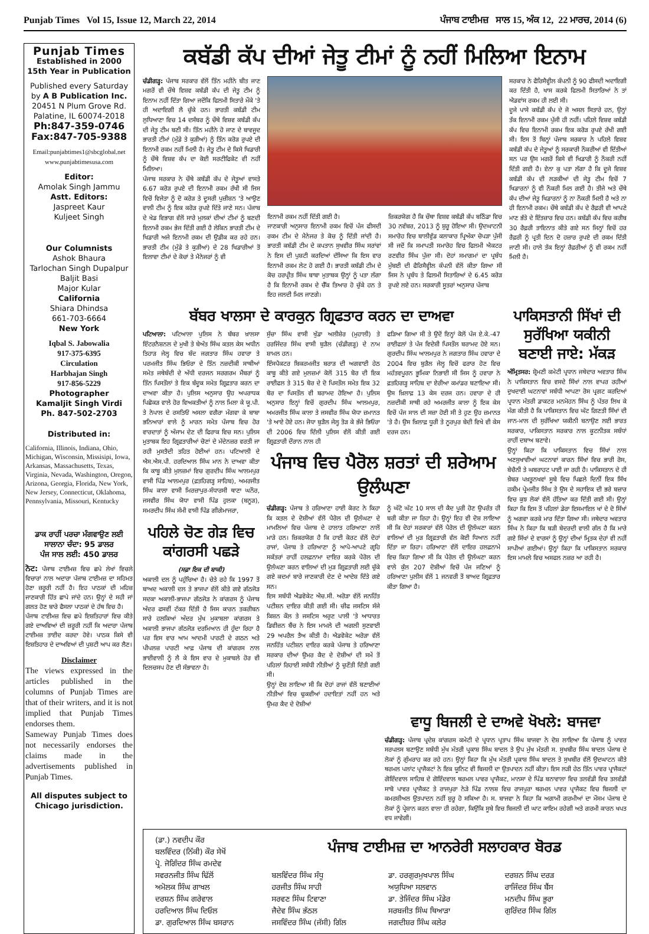Punjab Times Vol 15, Issue 12, March 22, 2014 ਪੰਜਾਬ ਟਾਈਮਜ਼ ਸਾਲ 15, ਅੰਕ 12, 22 ਮਾਰਚ, 2014 (6)
Punjab Times
Established in 2000
15th Year in Publication
Published every Saturday
by A B Publication Inc.
20451 N Plum Grove Rd.
Palatine, IL 60074-2018
Ph:847-359-0746
Fax:847-705-9388
Email:punjabtimes1@sbcglobal.net
www.punjabtimesusa.com
Editor:
Amolak Singh Jammu
Astt. Editors:
Jaspreet Kaur
Kuljeet Singh
Our Columnists
Ashok Bhaura
Tarlochan Singh Dupalpur
Baljit Basi
Major Kular
California
Shiara Dhindsa
661-703-6664
New York
Iqbal S. Jabowalia
917-375-6395
Circulation
Harbhajan Singh
917-856-5229
Photographer
Kamaljit Singh Virdi
Ph. 847-502-2703
Distributed in:
California, Illinois, Indiana, Ohio, Michigan, Wisconsin, Missisipi, Iowa, Arkansas, Massachusetts, Texas, Virginia, Nevada, Washington, Oregon, Arizona, Georgia, Florida, New York, New Jersey, Connecticut, Oklahoma, Pennsylvania, Missouri, Kentucky
ਡਾਕ ਰਾਹੀਂ ਪਰਚਾ ਮੰਗਵਾਉਣ ਲਈ
ਸਾਲਾਨਾ ਚੰਦਾ: 95 ਡਾਲਰ
ਪੰਜ ਸਾਲ ਲਈ: 450 ਡਾਲਰ
ਨੋਟ: ਪੰਜਾਬ ਟਾਈਮਜ਼ ਵਿਚ ਛਪੇ ਲੇਖਾਂ ਵਿਚਲੇ ਵਿਚਾਰਾਂ ਨਾਲ ਅਦਾਰਾ ਪੰਜਾਬ ਟਾਈਮਜ਼ ਦਾ ਸਹਿਮਤ ਹੋਣਾ ਜ਼ਰੂਰੀ ਨਹੀਂ ਹੈ। ਇਹ ਪਾਠਕਾਂ ਦੀ ਮਹਿਜ਼ ਜਾਣਕਾਰੀ ਹਿੱਤ ਛਾਪੇ ਜਾਂਦੇ ਹਨ। ਉਨ੍ਹਾਂ ਦੇ ਸਹੀ ਜਾਂ ਗਲਤ ਹੋਣ ਬਾਰੇ ਫੈਸਲਾ ਪਾਠਕਾਂ ਦੇ ਹੱਥ ਵਿਚ ਹੈ।
ਪੰਜਾਬ ਟਾਈਮਜ਼ ਵਿਚ ਛਪੇ ਇਸ਼ਤਿਹਾਰਾਂ ਵਿਚ ਕੀਤੇ ਗਏ ਦਾਅਵਿਆਂ ਦੀ ਜ਼ਰੂਰੀ ਨਹੀਂ ਕਿ ਅਦਾਰਾ ਪੰਜਾਬ ਟਾਈਮਜ਼ ਤਾਈਦ ਕਰਦਾ ਹੋਵੇ। ਪਾਠਕ ਕਿਸੇ ਵੀ ਇਸ਼ਤਿਹਾਰ ਦੇ ਦਾਅਵਿਆਂ ਦੀ ਪੁਸ਼ਟੀ ਆਪ ਕਰ ਲੈਣ।
Disclaimer
The views expressed in the articles published in the columns of Punjab Times are that of their writers, and it is not implied that Punjab Times endorses them.
Sameway Punjab Times does not necessarily endorses the claims made in the advertisements published in Punjab Times.
All disputes subject to
Chicago jurisdiction.
ਕਬੱਡੀ ਕੱਪ ਦੀਆਂ ਜੇਤੂ ਟੀਮਾਂ ਨੂੰ ਨਹੀਂ ਮਿਲਿਆ ਇਨਾਮ
ਚੰਡੀਗੜ੍ਹ: ਪੰਜਾਬ ਸਰਕਾਰ ਵੱਲੋਂ ਤਿੰਨ ਮਹੀਨੇ ਬੀਤ ਜਾਣ ਮਗਰੋਂ ਵੀ ਚੌਥੇ ਵਿਸ਼ਵ ਕਬੱਡੀ ਕੱਪ ਦੀ ਜੇਤੂ ਟੀਮ ਨੂੰ ਇਨਾਮ ਨਹੀਂ ਦਿੱਤਾ ਗਿਆ ਜਦੋਂਕਿ ਫਿਲਮੀ ਸਿਤਾਰੇ ਮੌਕੇ 'ਤੇ ਹੀ ਅਦਾਇਗੀ ਲੈ ਚੁੱਕੇ ਹਨ। ਭਾਰਤੀ ਕਬੱਡੀ ਟੀਮ ਲੁਧਿਆਣਾ ਵਿਚ 14 ਦਸੰਬਰ ਨੂੰ ਚੌਥੇ ਵਿਸ਼ਵ ਕਬੱਡੀ ਕੱਪ ਦੀ ਜੇਤੂ ਟੀਮ ਬਣੀ ਸੀ। ਤਿੰਨ ਮਹੀਨੇ ਹੋ ਜਾਣ ਦੇ ਬਾਵਜੂਦ ਭਾਰਤੀ ਟੀਮਾਂ (ਮੁੰਡੇ ਤੇ ਕੁੜੀਆਂ) ਨੂੰ ਤਿੰਨ ਕਰੋੜ ਰੁਪਏ ਦੀ ਇਨਾਮੀ ਰਕਮ ਨਹੀਂ ਮਿਲੀ ਹੈ। ਜੇਤੂ ਟੀਮ ਦੇ ਕਿਸੇ ਖਿਡਾਰੀ ਨੂੰ ਚੌਥੇ ਵਿਸ਼ਵ ਕੱਪ ਦਾ ਕੋਈ ਸਰਟੀਫਿਕੇਟ ਵੀ ਨਹੀਂ ਮਿਲਿਆ।
ਪੰਜਾਬ ਸਰਕਾਰ ਨੇ ਚੌਥੇ ਕਬੱਡੀ ਕੱਪ ਦੇ ਜੇਤੂਆਂ ਵਾਸਤੇ 6.67 ਕਰੋੜ ਰੁਪਏ ਦੀ ਇਨਾਮੀ ਰਕਮ ਰੱਖੀ ਸੀ ਜਿਸ ਵਿਚੋਂ ਵਿਜੇਤਾ ਨੂੰ ਦੋ ਕਰੋੜ ਤੇ ਦੂਸਰੀ ਪੁਜ਼ੀਸ਼ਨ 'ਤੇ ਆਉਣ ਵਾਲੀ ਟੀਮ ਨੂੰ ਇਕ ਕਰੋੜ ਰੁਪਏ ਦਿੱਤੇ ਜਾਣੇ ਸਨ। ਪੰਜਾਬ ਦੇ ਖੇਡ ਵਿਭਾਗ ਵੱਲੋਂ ਸਾਰੇ ਮੁਲਕਾਂ ਦੀਆਂ ਟੀਮਾਂ ਨੂੰ ਬਣਦੀ ਇਨਾਮੀ ਰਕਮ ਭੇਜ ਦਿੱਤੀ ਗਈ ਹੈ ਲੇਕਿਨ ਭਾਰਤੀ ਟੀਮ ਦੇ ਖਿਡਾਰੀ ਅਜੇ ਇਨਾਮੀ ਰਕਮ ਦੀ ਉਡੀਕ ਕਰ ਰਹੇ ਹਨ। ਭਾਰਤੀ ਟੀਮ (ਮੁੰਡੇ ਤੇ ਕੁੜੀਆਂ) ਦੇ 28 ਖਿਡਾਰੀਆਂ ਤੋਂ ਇਲਾਵਾ ਟੀਮਾਂ ਦੇ ਕੋਚਾਂ ਤੇ ਮੈਨੇਜਰਾਂ ਨੂੰ ਵੀ
ਇਨਾਮੀ ਰਕਮ ਨਹੀਂ ਦਿੱਤੀ ਗਈ ਹੈ।
ਜਾਣਕਾਰੀ ਅਨੁਸਾਰ ਇਨਾਮੀ ਰਕਮ ਵਿਚੋਂ ਪੰਜ ਫੀਸਦੀ ਰਕਮ ਟੀਮ ਦੇ ਮੈਨੇਜਰ ਤੇ ਕੋਚ ਨੂੰ ਦਿੱਤੀ ਜਾਂਦੀ ਹੈ। ਭਾਰਤੀ ਕਬੱਡੀ ਟੀਮ ਦੇ ਕਪਤਾਨ ਸੁਖਵੀਰ ਸਿੰਘ ਸਰਾਂਵਾਂ ਨੇ ਇਸ ਦੀ ਪੁਸ਼ਟੀ ਕਰਦਿਆਂ ਦੱਸਿਆ ਕਿ ਇਸ ਵਾਰ ਇਨਾਮੀ ਰਕਮ ਲੇਟ ਹੋ ਗਈ ਹੈ। ਭਾਰਤੀ ਕਬੱਡੀ ਟੀਮ ਦੇ ਕੋਚ ਹਰਪ੍ਰੀਤ ਸਿੰਘ ਬਾਬਾ ਮੁਤਾਬਕ ਉਨ੍ਹਾਂ ਨੂੰ ਪਤਾ ਲੱਗਾ ਹੈ ਕਿ ਇਨਾਮੀ ਰਕਮ ਦੇ ਚੈੱਕ ਤਿਆਰ ਹੋ ਚੁੱਕੇ ਹਨ ਤੇ ਇਹ ਜਲਦੀ ਮਿਲ ਜਾਣਗੇ।
ਜ਼ਿਕਰਯੋਗ ਹੈ ਕਿ ਚੌਥਾ ਵਿਸ਼ਵ ਕਬੱਡੀ ਕੱਪ ਬਠਿੰਡਾ ਵਿਚ 30 ਨਵੰਬਰ, 2013 ਨੂੰ ਸ਼ੁਰੂ ਹੋਇਆ ਸੀ। ਉਦਘਾਟਨੀ ਸਮਾਰੋਹ ਵਿਚ ਬਾਲੀਵੁੱਡ ਕਲਾਕਾਰ ਪ੍ਰਿਅੰਕਾ ਚੋਪੜਾ ਪੁੱਜੀ ਸੀ ਜਦੋਂ ਕਿ ਸਮਾਪਤੀ ਸਮਾਰੋਹ ਵਿਚ ਫਿਲਮੀ ਐਕਟਰ ਰਣਵੀਰ ਸਿੰਘ ਪੁੱਜਾ ਸੀ। ਦੋਹਾਂ ਸਮਾਗਮਾਂ ਦਾ ਪ੍ਰਬੰਧ ਮੁੰਬਈ ਦੀ ਫੈਰਿਸੈਵ੍ਹੀਲ ਕੰਪਨੀ ਵੱਲੋਂ ਕੀਤਾ ਗਿਆ ਸੀ ਜਿਸ ਨੇ ਪ੍ਰਬੰਧ ਤੇ ਫਿਲਮੀ ਸਿਤਾਰਿਆਂ ਦੇ 6.45 ਕਰੋੜ ਰੁਪਏ ਲਏ ਹਨ। ਸਰਕਾਰੀ ਸੂਤਰਾਂ ਅਨੁਸਾਰ ਪੰਜਾਬ
ਸਰਕਾਰ ਨੇ ਫੈਰਿਸੈਵ੍ਹੀਲ ਕੰਪਨੀ ਨੂੰ 90 ਫੀਸਦੀ ਅਦਾਇਗੀ ਕਰ ਦਿੱਤੀ ਹੈ, ਖਾਸ ਕਰਕੇ ਫਿਲਮੀ ਸਿਤਾਰਿਆਂ ਨੇ ਤਾਂ ਐਡਵਾਂਸ ਰਕਮ ਹੀ ਲਈ ਸੀ।
ਦੂਜੇ ਪਾਸੇ ਕਬੱਡੀ ਕੱਪ ਦੇ ਜੋ ਅਸਲ ਸਿਤਾਰੇ ਹਨ, ਉਨ੍ਹਾਂ ਤੱਕ ਇਨਾਮੀ ਰਕਮ ਪੁੱਜੀ ਹੀ ਨਹੀਂ। ਪਹਿਲੇ ਵਿਸ਼ਵ ਕਬੱਡੀ ਕੱਪ ਵਿਚ ਇਨਾਮੀ ਰਕਮ ਇਕ ਕਰੋੜ ਰੁਪਏ ਰੱਖੀ ਗਈ ਸੀ। ਇਸ ਤੋਂ ਬਿਨ੍ਹਾਂ ਪੰਜਾਬ ਸਰਕਾਰ ਨੇ ਪਹਿਲੇ ਵਿਸ਼ਵ ਕਬੱਡੀ ਕੱਪ ਦੇ ਜੇਤੂਆਂ ਨੂੰ ਸਰਕਾਰੀ ਨੌਕਰੀਆਂ ਵੀ ਦਿੱਤੀਆਂ ਸਨ ਪਰ ਉਸ ਮਗਰੋਂ ਕਿਸੇ ਵੀ ਖਿਡਾਰੀ ਨੂੰ ਨੌਕਰੀ ਨਹੀਂ ਦਿੱਤੀ ਗਈ ਹੈ। ਏਨਾ ਕੁ ਪਤਾ ਲੱਗਾ ਹੈ ਕਿ ਦੂਜੇ ਵਿਸ਼ਵ ਕਬੱਡੀ ਕੱਪ ਦੀ ਲੜਕੀਆਂ ਦੀ ਜੇਤੂ ਟੀਮ ਵਿਚੋਂ 7 ਖਿਡਾਰਨਾਂ ਨੂੰ ਵੀ ਨੌਕਰੀ ਮਿਲ ਗਈ ਹੈ। ਤੀਜੇ ਅਤੇ ਚੌਥੇ ਕੱਪ ਦੀਆਂ ਜੇਤੂ ਖਿਡਾਰਨਾਂ ਨੂੰ ਨਾ ਨੌਕਰੀ ਮਿਲੀ ਹੈ ਅਤੇ ਨਾ ਹੀ ਇਨਾਮੀ ਰਕਮ। ਚੌਥੇ ਕਬੱਡੀ ਕੱਪ ਦੇ ਰੈਫ਼ਰੀ ਵੀ ਆਪਣੇ ਮਾਣ ਭੱਤੇ ਦੇ ਇੰਤਜ਼ਾਰ ਵਿਚ ਹਨ। ਕਬੱਡੀ ਕੱਪ ਵਿਚ ਕਰੀਬ 30 ਰੈਫ਼ਰੀ ਤਾਇਨਾਤ ਕੀਤੇ ਗਏ ਸਨ ਜਿਨ੍ਹਾਂ ਵਿਚੋਂ ਹਰ ਰੈਫ਼ਰੀ ਨੂੰ ਪ੍ਰਤੀ ਦਿਨ ਦੋ ਹਜ਼ਾਰ ਰੁਪਏ ਦੀ ਰਕਮ ਦਿੱਤੀ ਜਾਣੀ ਸੀ। ਹਾਲੇ ਤੱਕ ਇਨ੍ਹਾਂ ਰੈਫ਼ਰੀਆਂ ਨੂੰ ਵੀ ਰਕਮ ਨਹੀਂ ਮਿਲੀ ਹੈ।
ਬੱਬਰ ਖਾਲਸਾ ਦੇ ਕਾਰਕੁਨ ਗ੍ਰਿਫਤਾਰ ਕਰਨ ਦਾ ਦਾਅਵਾ
ਪਟਿਆਲਾ: ਪਟਿਆਲਾ ਪੁਲਿਸ ਨੇ ਬੱਬਰ ਖ਼ਾਲਸਾ ਇੰਟਰਨੈਸ਼ਨਲ ਦੇ ਮੁਖੀ ਤੇ ਬੇਅੰਤ ਸਿੰਘ ਕਤਲ ਕੇਸ ਅਧੀਨ ਤਿਹਾੜ ਜੇਲ੍ਹ ਵਿਚ ਬੰਦ ਜਗਤਾਰ ਸਿੰਘ ਹਵਾਰਾ ਤੇ ਪਰਮਜੀਤ ਸਿੰਘ ਭਿਓਰਾ ਦੇ ਤਿੰਨ ਨਜ਼ਦੀਕੀ ਸਾਥੀਆਂ ਸਮੇਤ ਜਥੇਬੰਦੀ ਦੇ ਅੱਧੀ ਦਰਜਨ ਸਰਗਰਮ ਮੈਂਬਰਾਂ ਨੂੰ ਤਿੰਨ ਪਿਸਤੌਲਾਂ ਤੇ ਇਕ ਬੰਦੂਕ ਸਮੇਤ ਗ੍ਰਿਫ਼ਤਾਰ ਕਰਨ ਦਾ ਦਾਅਵਾ ਕੀਤਾ ਹੈ। ਪੁਲਿਸ ਅਨੁਸਾਰ ਉਹ ਅਪਰਾਧਕ ਪਿਛੋਕੜ ਵਾਲੇ ਹੋਰ ਵਿਅਕਤੀਆਂ ਨੂੰ ਨਾਲ ਮਿਲਾ ਕੇ ਯੂ.ਪੀ. ਤੇ ਨੇਪਾਲ ਦੇ ਰਸਤਿਓਂ ਅਸਲਾ ਵਗੈਰਾ ਮੰਗਵਾ ਕੇ ਬਾਬਾ ਭਨਿਆਰਾਂ ਵਾਲੇ ਨੂੰ ਮਾਰਨ ਸਮੇਤ ਪੰਜਾਬ ਵਿਚ ਹੋਰ ਵਾਰਦਾਤਾਂ ਨੂੰ ਅੰਜਾਮ ਦੇਣ ਦੀ ਫਿਰਾਕ ਵਿਚ ਸਨ। ਪੁਲਿਸ ਮੁਤਾਬਕ ਇਹ ਗ੍ਰਿਫ਼ਤਾਰੀਆਂ ਚੋਣਾਂ ਦੇ ਮੱਦੇਨਜ਼ਰ ਵਰਤੀ ਜਾ ਰਹੀ ਮੁਸਤੈਦੀ ਤਹਿਤ ਹੋਈਆਂ ਹਨ। ਪਟਿਆਲੀ ਦੇ ਐਸ.ਐਸ.ਪੀ. ਹਰਦਿਆਲ ਸਿੰਘ ਮਾਨ ਨੇ ਦਾਅਵਾ ਕੀਤਾ ਕਿ ਕਾਬੂ ਕੀਤੇ ਮੁਲਜ਼ਮਾਂ ਵਿਚ ਗੁਰਦੀਪ ਸਿੰਘ ਆਲਮਪੁਰ ਵਾਸੀ ਪਿੰਡ ਆਲਮਪੁਰ (ਫ਼ਤਹਿਗੜ੍ਹ ਸਾਹਿਬ), ਅਮਰਜੀਤ ਸਿੰਘ ਕਾਲਾ ਵਾਸੀ ਮਿਰਜ਼ਾਪੁਰ-ਸੰਧਾਰਸੀ ਥਾਣਾ ਘਨੌਰ, ਜਸਵੀਰ ਸਿੰਘ ਯੋਧਾ ਵਾਸੀ ਪਿੰਡ ਹੁਲਕਾ (ਬਨੂੜ), ਸਮਰਦੀਪ ਸਿੰਘ ਸੰਮੀ ਵਾਸੀ ਪਿੰਡ ਗੀਗੇਮਾਜਰਾ,
ਪਹਿਲੇ ਚੋਣ ਗੇੜ ਵਿਚ ਕਾਂਗਰਸੀ ਪਛੜੇ
(ਸਫ਼ਾ ਇਕ ਦੀ ਬਾਕੀ)
ਅਕਾਲੀ ਦਲ ਨੂੰ ਪਹੁੰਚਿਆ ਹੈ। ਚੇਤੇ ਰਹੇ ਕਿ 1997 ਤੋਂ ਬਾਅਦ ਅਕਾਲੀ ਦਲ ਤੇ ਭਾਜਪਾ ਵੱਲੋਂ ਕੀਤੇ ਗਏ ਗੱਠਜੋੜ ਸਦਕਾ ਅਕਾਲੀ-ਭਾਜਪਾ ਗੱਠਜੋੜ ਨੇ ਕਾਂਗਰਸ ਨੂੰ ਪੰਜਾਬ ਅੰਦਰ ਫਸਵੀਂ ਟੱਕਰ ਦਿੱਤੀ ਹੈ ਜਿਸ ਕਾਰਨ ਤਕਰੀਬਨ ਸਾਰੇ ਹਲਕਿਆਂ ਅੰਦਰ ਮੁੱਖ ਮੁਕਾਬਲਾ ਕਾਂਗਰਸ ਤੇ ਅਕਾਲੀ ਭਾਜਪਾ ਗੱਠਜੋੜ ਦਰਮਿਆਨ ਹੀ ਹੁੰਦਾ ਰਿਹਾ ਹੈ ਪਰ ਇਸ ਵਾਰ ਆਮ ਆਦਮੀ ਪਾਰਟੀ ਦੇ ਗਠਨ ਅਤੇ ਪੀਪਲਜ਼ ਪਾਰਟੀ ਆਫ਼ ਪੰਜਾਬ ਦੀ ਕਾਂਗਰਸ ਨਾਲ ਭਾਈਵਾਲੀ ਨੂੰ ਲੈ ਕੇ ਇਸ ਵਾਰ ਦੇ ਮੁਕਾਬਲੇ ਹੋਰ ਵੀ ਦਿਲਚਸਪ ਹੋਣ ਦੀ ਸੰਭਾਵਨਾ ਹੈ।
ਸੁੱਚਾ ਸਿੰਘ ਵਾਸੀ ਖੁੱਡਾ ਅਲੀਸ਼ੇਰ (ਮੁਹਾਲੀ) ਤੇ ਹਰਜਿੰਦਰ ਸਿੰਘ ਵਾਸੀ ਬੁੜੈਲ (ਚੰਡੀਗੜ੍ਹ) ਦੇ ਨਾਮ ਸ਼ਾਮਲ ਹਨ।
ਇੰਸਪੈਕਟਰ ਬਿਕਰਮਜੀਤ ਬਰਾੜ ਦੀ ਅਗਵਾਈ ਹੇਠ ਕਾਬੂ ਕੀਤੇ ਗਏ ਮੁਲਜ਼ਮਾਂ ਕੋਲੋਂ 315 ਬੋਰ ਦੀ ਇਕ ਰਾਈਫਲ ਤੇ 315 ਬੋਰ ਦੇ ਦੋ ਪਿਸਤੌਲ ਸਮੇਤ ਇਕ 32 ਬੋਰ ਦਾ ਪਿਸਤੌਲ ਵੀ ਬਰਾਮਦ ਹੋਇਆ ਹੈ। ਪੁਲਿਸ ਅਨੁਸਾਰ ਇਨ੍ਹਾਂ ਵਿਚੋਂ ਗੁਰਦੀਪ ਸਿੰਘ ਆਲਮਪੁਰ, ਅਮਰਜੀਤ ਸਿੰਘ ਕਾਲਾ ਤੇ ਜਸਵੀਰ ਸਿੰਘ ਯੋਧਾ ਜ਼ਮਾਨਤ 'ਤੇ ਆਏ ਹੋਏ ਹਨ। ਜੋਧਾ ਬੁੜੈਲ ਜੇਲ੍ਹ ਤੋੜ ਕੇ ਭੱਜੇ ਭਿਓਰਾ ਦੀ 2006 ਵਿਚ ਦਿੱਲੀ ਪੁਲਿਸ ਵੱਲੋਂ ਕੀਤੀ ਗਈ ਗ੍ਰਿਫ਼ਤਾਰੀ ਦੌਰਾਨ ਨਾਲ ਹੀ
ਫੜਿਆ ਗਿਆ ਸੀ ਤੇ ਉਦੋਂ ਇਨ੍ਹਾਂ ਕੋਲੋਂ ਪੰਜ ਏ.ਕੇ.-47 ਰਾਈਫਲਾਂ ਤੇ ਪੰਜ ਵਿਦੇਸ਼ੀ ਪਿਸਤੌਲ ਬਰਾਮਦ ਹੋਏ ਸਨ। ਗੁਰਦੀਪ ਸਿੰਘ ਆਲਮਪੁਰ ਨੇ ਜਗਤਾਰ ਸਿੰਘ ਹਵਾਰਾ ਦੇ 2004 ਵਿਚ ਬੁੜੈਲ ਜੇਲ੍ਹ ਵਿਚੋਂ ਫਰਾਰ ਹੋਣ ਵਿਚ ਮਹੱਤਵਪੂਰਨ ਭੂਮਿਕਾ ਨਿਭਾਈ ਸੀ ਜਿਸ ਨੂੰ ਹਵਾਰਾ ਨੇ ਫ਼ਤਹਿਗੜ੍ਹ ਸਾਹਿਬ ਦਾ ਏਰੀਆ ਕਮਾਂਡਰ ਬਣਾਇਆ ਸੀ। ਉਸ ਖ਼ਿਲਾਫ਼ 13 ਕੇਸ ਦਰਜ ਹਨ। ਹਵਾਰਾ ਦੇ ਹੀ ਨਜ਼ਦੀਕੀ ਸਾਥੀ ਰਹੇ ਅਮਰਜੀਤ ਕਾਲਾ ਨੂੰ ਇਕ ਕੇਸ ਵਿਚੋਂ ਪੰਜ ਸਾਲ ਦੀ ਸਜ਼ਾ ਹੋਈ ਸੀ ਤੇ ਹੁਣ ਉਹ ਜ਼ਮਾਨਤ 'ਤੇ ਹੈ। ਉਸ ਖ਼ਿਲਾਫ਼ ਧੂਰੀ ਤੇ ਨੂਰਪੁਰ ਬੇਦੀ ਵਿਖੇ ਵੀ ਕੇਸ ਦਰਜ ਹਨ।
ਪੰਜਾਬ ਵਿਚ ਪੈਰੋਲ ਸ਼ਰਤਾਂ ਦੀ ਸ਼ਰੇਆਮ ਉਲੰਘਣਾ
ਚੰਡੀਗੜ੍ਹ: ਪੰਜਾਬ ਤੇ ਹਰਿਆਣਾ ਹਾਈ ਕੋਰਟ ਨੇ ਕਿਹਾ ਕਿ ਕਤਲ ਦੇ ਦੋਸ਼ੀਆਂ ਵੱਲੋਂ ਪੈਰੋਲ ਦੀ ਉਲੰਘਣਾ ਦੇ ਮਾਮਲਿਆਂ ਵਿਚ ਪੰਜਾਬ ਦੇ ਹਾਲਾਤ ਹਰਿਆਣਾ ਨਾਲੋਂ ਮਾੜੇ ਹਨ। ਜ਼ਿਕਰਯੋਗ ਹੈ ਕਿ ਹਾਈ ਕੋਰਟ ਵੱਲੋਂ ਦੋਹਾਂ ਰਾਜਾਂ, ਪੰਜਾਬ ਤੇ ਹਰਿਆਣਾ ਨੂੰ ਆਪੋ-ਆਪਣੇ ਗ੍ਰਹਿ ਸਕੱਤਰਾਂ ਰਾਹੀਂ ਹਲਫ਼ਨਾਮਾ ਦਾਇਰ ਕਰਕੇ ਪੈਰੋਲ ਦੀ ਉਲੰਘਣਾ ਕਰਨ ਵਾਲਿਆਂ ਦੀ ਮੁੜ ਗ੍ਰਿਫ਼ਤਾਰੀ ਲਈ ਚੁੱਕੇ ਗਏ ਕਦਮਾਂ ਬਾਰੇ ਜਾਣਕਾਰੀ ਦੇਣ ਦੇ ਆਦੇਸ਼ ਦਿੱਤੇ ਗਏ ਸਨ।
ਇਸ ਸਬੰਧੀ ਐਡਵੋਕੇਟ ਐਚ.ਸੀ. ਅਰੋੜਾ ਵੱਲੋਂ ਜਨਹਿੱਤ ਪਟੀਸ਼ਨ ਦਾਇਰ ਕੀਤੀ ਗਈ ਸੀ। ਚੀਫ ਜਸਟਿਸ ਸੰਜੇ ਕਿਸ਼ਨ ਕੌਲ ਤੇ ਜਸਟਿਸ ਅਰੁਣ ਪਾਲੀ 'ਤੇ ਆਧਾਰਤ ਡਿਵੀਜ਼ਨ ਬੈਂਚ ਨੇ ਇਸ ਮਾਮਲੇ ਦੀ ਅਗਲੀ ਸੁਣਵਾਈ 29 ਅਪਰੈਲ ਤੈਅ ਕੀਤੀ ਹੈ। ਐਡਵੋਕੇਟ ਅਰੋੜਾ ਵੱਲੋਂ ਜਨਹਿੱਤ ਪਟੀਸ਼ਨ ਦਾਇਰ ਕਰਕੇ ਪੰਜਾਬ ਤੇ ਹਰਿਆਣਾ ਸਰਕਾਰ ਦੀਆਂ ਉਮਰ ਕੈਦ ਦੇ ਦੋਸ਼ੀਆਂ ਦੀ ਸਮੇਂ ਤੋਂ ਪਹਿਲਾਂ ਰਿਹਾਈ ਸਬੰਧੀ ਨੀਤੀਆਂ ਨੂੰ ਚੁਣੌਤੀ ਦਿੱਤੀ ਗਈ ਸੀ।
ਉਨ੍ਹਾਂ ਦੋਸ਼ ਲਾਇਆ ਸੀ ਕਿ ਦੋਹਾਂ ਰਾਜਾਂ ਵੱਲੋਂ ਬਣਾਈਆਂ ਨੀਤੀਆਂ ਵਿਚ ਢੁਕਵੀਆਂ ਹਦਾਇਤਾਂ ਨਹੀਂ ਹਨ ਅਤੇ ਉਮਰ ਕੈਦ ਦੇ ਦੋਸ਼ੀਆਂ
ਨੂੰ ਘੱਟੋ ਘੱਟ 10 ਸਾਲ ਦੀ ਕੈਦ ਪੂਰੀ ਹੋਣ ਉਪਰੰਤ ਹੀ ਬਰੀ ਕੀਤਾ ਜਾ ਰਿਹਾ ਹੈ। ਉਨ੍ਹਾਂ ਇਹ ਵੀ ਦੋਸ਼ ਲਾਇਆ ਸੀ ਕਿ ਦੋਹਾਂ ਸਰਕਾਰਾਂ ਵੱਲੋਂ ਪੈਰੋਲ ਦੀ ਉਲੰਘਣਾ ਕਰਨ ਵਾਲਿਆਂ ਦੀ ਮੁੜ ਗ੍ਰਿਫ਼ਤਾਰੀ ਵੱਲ ਕੋਈ ਧਿਆਨ ਨਹੀਂ ਦਿੱਤਾ ਜਾ ਰਿਹਾ। ਹਰਿਆਣਾ ਵੱਲੋਂ ਦਾਇਰ ਹਲਫ਼ਨਾਮੇ ਵਿਚ ਕਿਹਾ ਗਿਆ ਸੀ ਕਿ ਪੈਰੋਲ ਦੀ ਉਲੰਘਣਾ ਕਰਨ ਵਾਲੇ ਕੁੱਲ 207 ਦੋਸ਼ੀਆਂ ਵਿਚੋਂ ਪੰਜ ਜਣਿਆਂ ਨੂੰ ਹਰਿਆਣਾ ਪੁਲੀਸ ਵੱਲੋਂ 1 ਜਨਵਰੀ ਤੋਂ ਬਾਅਦ ਗ੍ਰਿਫ਼ਤਾਰ ਕੀਤਾ ਗਿਆ ਹੈ।
ਪਾਕਿਸਤਾਨੀ ਸਿੱਖਾਂ ਦੀ ਸੁਰੱਖਿਆ ਯਕੀਨੀ ਬਣਾਈ ਜਾਏ: ਮੱਕੜ
ਅੰਮ੍ਰਿਤਸਰ: ਸ਼੍ਰੋਮਣੀ ਕਮੇਟੀ ਪ੍ਰਧਾਨ ਜਥੇਦਾਰ ਅਵਤਾਰ ਸਿੰਘ ਨੇ ਪਾਕਿਸਤਾਨ ਵਿਚ ਵਸਦੇ ਸਿੱਖਾਂ ਨਾਲ ਵਾਪਰ ਰਹੀਆਂ ਦੁਖਦਾਈ ਘਟਨਾਵਾਂ ਸਬੰਧੀ ਆਪਣਾ ਰੋਸ ਪ੍ਰਗਟ ਕਰਦਿਆਂ ਪ੍ਰਧਾਨ ਮੰਤਰੀ ਡਾਕਟਰ ਮਨਮੋਹਨ ਸਿੰਘ ਨੂੰ ਪੱਤਰ ਲਿਖ ਕੇ ਮੰਗ ਕੀਤੀ ਹੈ ਕਿ ਪਾਕਿਸਤਾਨ ਵਿਚ ਘੱਟ ਗਿਣਤੀ ਸਿੱਖਾਂ ਦੀ ਜਾਨ-ਮਾਲ ਦੀ ਸੁਰੱਖਿਆ ਯਕੀਨੀ ਬਨਾਉਣ ਲਈ ਭਾਰਤ ਸਰਕਾਰ, ਪਾਕਿਸਤਾਨ ਸਰਕਾਰ ਨਾਲ ਕੂਟਨੀਤਕ ਸਬੰਧਾਂ ਰਾਹੀਂ ਦਬਾਅ ਬਣਾਵੇ।
ਉਨ੍ਹਾਂ ਕਿਹਾ ਕਿ ਪਾਕਿਸਤਾਨ ਵਿਚ ਸਿੱਖਾਂ ਨਾਲ ਅਣਸੁਖਾਵੀਆਂ ਘਟਨਾਵਾਂ ਕਾਰਨ ਸਿੱਖਾਂ ਵਿਚ ਭਾਰੀ ਰੋਸ, ਬੇਚੈਨੀ ਤੇ ਘਬਰਾਹਟ ਪਾਈ ਜਾ ਰਹੀ ਹੈ। ਪਾਕਿਸਤਾਨ ਦੇ ਹੀ ਖ਼ੈਬਰ ਪਖ਼ਤੂਨਖਵਾਂ ਸੂਬੇ ਵਿਚ ਪਿਛਲੇ ਦਿਨੀਂ ਇਕ ਸਿੱਖ ਹਕੀਮ ਪ੍ਰੇਮਜੀਤ ਸਿੰਘ ਤੇ ਉਸ ਦੇ ਸਹਾਇਕ ਦੀ ਭਰੇ ਬਜ਼ਾਰ ਵਿਚ ਕੁਝ ਲੋਕਾਂ ਵੱਲੋਂ ਹੱਤਿਆ ਕਰ ਦਿੱਤੀ ਗਈ ਸੀ। ਉਨ੍ਹਾਂ ਕਿਹਾ ਕਿ ਇਸ ਤੋਂ ਪਹਿਲਾਂ ਡੇਰਾ ਇਸਮਾਇਲ ਖਾਂ ਦੇ ਦੋ ਸਿੱਖਾਂ ਨੂੰ ਅਗਵਾ ਕਰਕੇ ਮਾਰ ਦਿੱਤਾ ਗਿਆ ਸੀ। ਜਥੇਦਾਰ ਅਵਤਾਰ ਸਿੰਘ ਨੇ ਕਿਹਾ ਕਿ ਬੜੀ ਬੇਦਰਦੀ ਵਾਲੀ ਗੱਲ ਹੈ ਕਿ ਮਾਰੇ ਗਏ ਸਿੱਖਾਂ ਦੇ ਵਾਰਸਾਂ ਨੂੰ ਉਨ੍ਹਾਂ ਦੀਆਂ ਮ੍ਰਿਤਕ ਦੇਹਾਂ ਵੀ ਨਹੀਂ ਸਾਪੀਆਂ ਗਈਆਂ। ਉਨ੍ਹਾਂ ਕਿਹਾ ਕਿ ਪਾਕਿਸਤਾਨ ਸਰਕਾਰ ਇਸ ਮਾਮਲੇ ਵਿਚ ਅਸਫਲ ਨਜ਼ਰ ਆ ਰਹੀ ਹੈ।
ਵਾਧੂ ਬਿਜਲੀ ਦੇ ਦਾਅਵੇ ਖੋਖਲੇ: ਬਾਜਵਾ
ਚੰਡੀਗੜ੍ਹ: ਪੰਜਾਬ ਪ੍ਰਦੇਸ਼ ਕਾਂਗਰਸ ਕਮੇਟੀ ਦੇ ਪ੍ਰਧਾਨ ਪ੍ਰਤਾਪ ਸਿੰਘ ਬਾਜਵਾ ਨੇ ਦੋਸ਼ ਲਾਇਆ ਕਿ ਪੰਜਾਬ ਨੂੰ ਪਾਵਰ ਸਰਪਲਸ ਬਣਾਉਣ ਸਬੰਧੀ ਮੁੱਖ ਮੰਤਰੀ ਪ੍ਰਕਾਸ਼ ਸਿੰਘ ਬਾਦਲ ਤੇ ਉਪ ਮੁੱਖ ਮੰਤਰੀ ਸ. ਸੁਖਬੀਰ ਸਿੰਘ ਬਾਦਲ ਪੰਜਾਬ ਦੇ ਲੋਕਾਂ ਨੂੰ ਗੁੰਮਰਾਹ ਕਰ ਰਹੇ ਹਨ। ਉਨ੍ਹਾਂ ਕਿਹਾ ਕਿ ਮੁੱਖ ਮੰਤਰੀ ਪ੍ਰਕਾਸ਼ ਸਿੰਘ ਬਾਦਲ ਤੇ ਸੁਖਬੀਰ ਵੱਲੋਂ ਉਦਘਾਟਨ ਕੀਤੇ ਥਰਮਲ ਪਲਾਂਟ ਪ੍ਰਾਜੈਕਟਾਂ ਨੇ ਇਕ ਯੂਨਿਟ ਵੀ ਬਿਜਲੀ ਦਾ ਉਤਪਾਦਨ ਨਹੀਂ ਕੀਤਾ। ਇਸ ਲੜੀ ਹੇਠ ਤਿੰਨ ਪਾਵਰ ਪ੍ਰਾਜੈਕਟਾਂ ਗੋਇੰਦਵਾਲ ਸਾਹਿਬ ਦੇ ਗੋਇੰਦਵਾਲ ਥਰਮਲ ਪਾਵਰ ਪ੍ਰਾਜੈਕਟ, ਮਾਨਸਾ ਦੇ ਪਿੰਡ ਬਨਾਵਾਲਾ ਵਿਚ ਤਲਵੰਡੀ ਵਿਚ ਤਲਵੰਡੀ ਸਾਬੋ ਪਾਵਰ ਪ੍ਰਾਜੈਕਟ ਤੇ ਰਾਜਪੁਰਾ ਨੇੜੇ ਪਿੰਡ ਨਾਲਸ਼ ਵਿਚ ਰਾਜਪੁਰਾ ਥਰਮਲ ਪਾਵਰ ਪ੍ਰਾਜੈਕਟ ਵਿਚ ਬਿਜਲੀ ਦਾ ਕਮਰਸ਼ੀਅਲ ਉਤਪਾਦਨ ਨਹੀਂ ਸ਼ੁਰੂ ਹੋ ਸਕਿਆ ਹੈ। ਸ. ਬਾਜਵਾ ਨੇ ਕਿਹਾ ਕਿ ਅਗਾਮੀ ਗਰਮੀਆਂ ਦਾ ਮੌਸਮ ਪੰਜਾਬ ਦੇ ਲੋਕਾਂ ਨੂੰ ਪ੍ਰੇਸ਼ਾਨ ਕਰਨ ਵਾਲਾ ਹੀ ਰਹੇਗਾ, ਕਿਉਂਕਿ ਸੂਬੇ ਵਿਚ ਬਿਜਲੀ ਦੀ ਘਾਟ ਕਾਇਮ ਰਹੇਗੀ ਅਤੇ ਗਰਮੀ ਕਾਰਨ ਖਪਤ ਵਧ ਜਾਵੇਗੀ।
(ਡਾ.) ਨਵਦੀਪ ਕੌਰ
ਬਲਵਿੰਦਰ (ਨਿੱਕੀ) ਕੌਰ ਸੇਖੋਂ
ਪ੍ਰੋ. ਜੋਗਿੰਦਰ ਸਿੰਘ ਰਮਦੇਵ
ਪੰਜਾਬ ਟਾਈਮਜ਼ ਦਾ ਆਨਰੇਰੀ ਸਲਾਹਕਾਰ ਬੋਰਡ
ਸਵਰਨਜੀਤ ਸਿੰਘ ਢਿੱਲੋਂ
ਅਮੋਲਕ ਸਿੰਘ ਗਾਖਲ
ਦਰਸ਼ਨ ਸਿੰਘ ਗਰੇਵਾਲ
ਹਰਦਿਆਲ ਸਿੰਘ ਦਿਓਲ
ਡਾ. ਗੁਰਦਿਆਲ ਸਿੰਘ ਬਸਰਾਨ
ਬਲਵਿੰਦਰ ਸਿੰਘ ਸੰਧੂ
ਹਰਜੀਤ ਸਿੰਘ ਸਾਹੀ
ਸਰਵਣ ਸਿੰਘ ਟਿਵਾਣਾ
ਜੈਦੇਵ ਸਿੰਘ ਭੱਠਲ
ਜਸਵਿੰਦਰ ਸਿੰਘ (ਜੱਸੀ) ਗਿੱਲ
ਡਾ. ਹਰਗੁਰਮੁਖਪਾਲ ਸਿੰਘ
ਅਯੁਧਿਆ ਸਲਵਾਨ
ਡਾ. ਤੇਜਿੰਦਰ ਸਿੰਘ ਮੰਡੇਰ
ਸਰਬਜੀਤ ਸਿੰਘ ਥਿਆੜਾ
ਜਗਦੀਸ਼ਰ ਸਿੰਘ ਕਲੇਰ
ਦਰਸ਼ਨ ਸਿੰਘ ਦਰੜ
ਰਾਜਿੰਦਰ ਸਿੰਘ ਬੈਂਸ
ਮਨਦੀਪ ਸਿੰਘ ਭੂਰਾ
ਗੁਰਿੰਦਰ ਸਿੰਘ ਗਿੱਲ